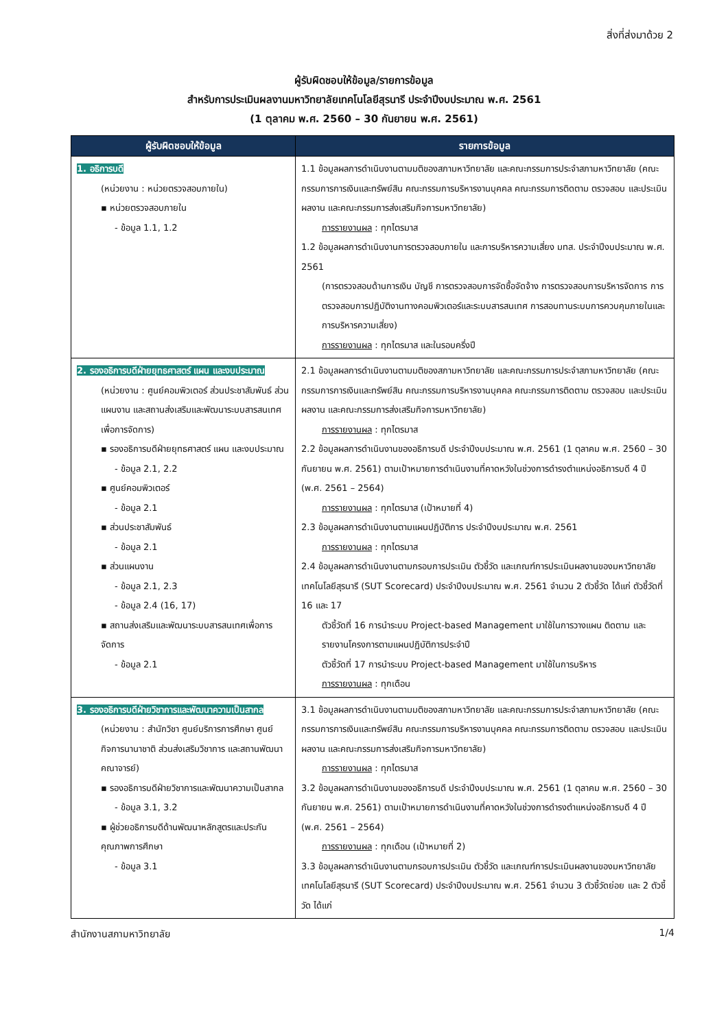สิ่งที่ส่งมาด้วย 2
ผู้รับผิดชอบให้ข้อมูล/รายการข้อมูล
สำหรับการประเมินผลงานมหาวิทยาลัยเทคโนโลยีสุรนารี ประจำปีงบประมาณ พ.ศ. 2561
(1 ตุลาคม พ.ศ. 2560 – 30 กันยายน พ.ศ. 2561)
| ผู้รับผิดชอบให้ข้อมูล | รายการข้อมูล |
| --- | --- |
| 1. อธิการบดี (หน่วยงาน : หน่วยตรวจสอบภายใน) ▪ หน่วยตรวจสอบภายใน - ข้อมูล 1.1, 1.2 | 1.1 ข้อมูลผลการดำเนินงานตามมติของสภามหาวิทยาลัย และคณะกรรมการประจำสภามหาวิทยาลัย (คณะกรรมการการเงินและทรัพย์สิน คณะกรรมการบริหารงานบุคคล คณะกรรมการติดตาม ตรวจสอบ และประเมินผลงาน และคณะกรรมการส่งเสริมกิจการมหาวิทยาลัย) การรายงานผล : ทุกไตรมาส 1.2 ข้อมูลผลการดำเนินงานการตรวจสอบภายใน และการบริหารความเสี่ยง มทส. ประจำปีงบประมาณ พ.ศ. 2561 (การตรวจสอบด้านการเงิน บัญชี การตรวจสอบการจัดซื้อจัดจ้าง การตรวจสอบการบริหารจัดการ การตรวจสอบการปฏิบัติงานทางคอมพิวเตอร์และระบบสารสนเทศ การสอบทานระบบการควบคุมภายในและการบริหารความเสี่ยง) การรายงานผล : ทุกไตรมาส และในรอบครึ่งปี |
| 2. รองอธิการบดีฝ่ายยุทธศาสตร์ แผน และงบประมาณ (หน่วยงาน : ศูนย์คอมพิวเตอร์ ส่วนประชาสัมพันธ์ ส่วนแผนงาน และสถานส่งเสริมและพัฒนาระบบสารสนเทศเพื่อการจัดการ) ▪ รองอธิการบดีฝ่ายยุทธศาสตร์ แผน และงบประมาณ - ข้อมูล 2.1, 2.2 ▪ ศูนย์คอมพิวเตอร์ - ข้อมูล 2.1 ▪ ส่วนประชาสัมพันธ์ - ข้อมูล 2.1 ▪ ส่วนแผนงาน - ข้อมูล 2.1, 2.3 - ข้อมูล 2.4 (16, 17) ▪ สถานส่งเสริมและพัฒนาระบบสารสนเทศเพื่อการจัดการ - ข้อมูล 2.1 | 2.1 ข้อมูลผลการดำเนินงานตามมติของสภามหาวิทยาลัย และคณะกรรมการประจำสภามหาวิทยาลัย (คณะกรรมการการเงินและทรัพย์สิน คณะกรรมการบริหารงานบุคคล คณะกรรมการติดตาม ตรวจสอบ และประเมินผลงาน และคณะกรรมการส่งเสริมกิจการมหาวิทยาลัย) การรายงานผล : ทุกไตรมาส 2.2 ข้อมูลผลการดำเนินงานของอธิการบดี ประจำปีงบประมาณ พ.ศ. 2561 (1 ตุลาคม พ.ศ. 2560 – 30 กันยายน พ.ศ. 2561) ตามเป้าหมายการดำเนินงานที่คาดหวังในช่วงการดำรงตำแหน่งอธิการบดี 4 ปี (พ.ศ. 2561 – 2564) การรายงานผล : ทุกไตรมาส (เป้าหมายที่ 4) 2.3 ข้อมูลผลการดำเนินงานตามแผนปฏิบัติการ ประจำปีงบประมาณ พ.ศ. 2561 การรายงานผล : ทุกไตรมาส 2.4 ข้อมูลผลการดำเนินงานตามกรอบการประเมิน ตัวชี้วัด และเกณฑ์การประเมินผลงานของมหาวิทยาลัยเทคโนโลยีสุรนารี (SUT Scorecard) ประจำปีงบประมาณ พ.ศ. 2561 จำนวน 2 ตัวชี้วัด ได้แก่ ตัวชี้วัดที่ 16 และ 17 ตัวชี้วัดที่ 16 การนำระบบ Project-based Management มาใช้ในการวางแผน ติดตาม และรายงานโครงการตามแผนปฏิบัติการประจำปี ตัวชี้วัดที่ 17 การนำระบบ Project-based Management มาใช้ในการบริหาร การรายงานผล : ทุกเดือน |
| 3. รองอธิการบดีฝ่ายวิชาการและพัฒนาความเป็นสากล (หน่วยงาน : สำนักวิชา ศูนย์บริการการศึกษา ศูนย์กิจการนานาชาติ ส่วนส่งเสริมวิชาการ และสถานพัฒนาคณาจารย์) ▪ รองอธิการบดีฝ่ายวิชาการและพัฒนาความเป็นสากล - ข้อมูล 3.1, 3.2 ▪ ผู้ช่วยอธิการบดีด้านพัฒนาหลักสูตรและประกันคุณภาพการศึกษา - ข้อมูล 3.1 | 3.1 ข้อมูลผลการดำเนินงานตามมติของสภามหาวิทยาลัย และคณะกรรมการประจำสภามหาวิทยาลัย (คณะกรรมการการเงินและทรัพย์สิน คณะกรรมการบริหารงานบุคคล คณะกรรมการติดตาม ตรวจสอบ และประเมินผลงาน และคณะกรรมการส่งเสริมกิจการมหาวิทยาลัย) การรายงานผล : ทุกไตรมาส 3.2 ข้อมูลผลการดำเนินงานของอธิการบดี ประจำปีงบประมาณ พ.ศ. 2561 (1 ตุลาคม พ.ศ. 2560 – 30 กันยายน พ.ศ. 2561) ตามเป้าหมายการดำเนินงานที่คาดหวังในช่วงการดำรงตำแหน่งอธิการบดี 4 ปี (พ.ศ. 2561 – 2564) การรายงานผล : ทุกเดือน (เป้าหมายที่ 2) 3.3 ข้อมูลผลการดำเนินงานตามกรอบการประเมิน ตัวชี้วัด และเกณฑ์การประเมินผลงานของมหาวิทยาลัยเทคโนโลยีสุรนารี (SUT Scorecard) ประจำปีงบประมาณ พ.ศ. 2561 จำนวน 3 ตัวชี้วัดย่อย และ 2 ตัวชี้วัด ได้แก่ |
สำนักงานสภามหาวิทยาลัย 1/4